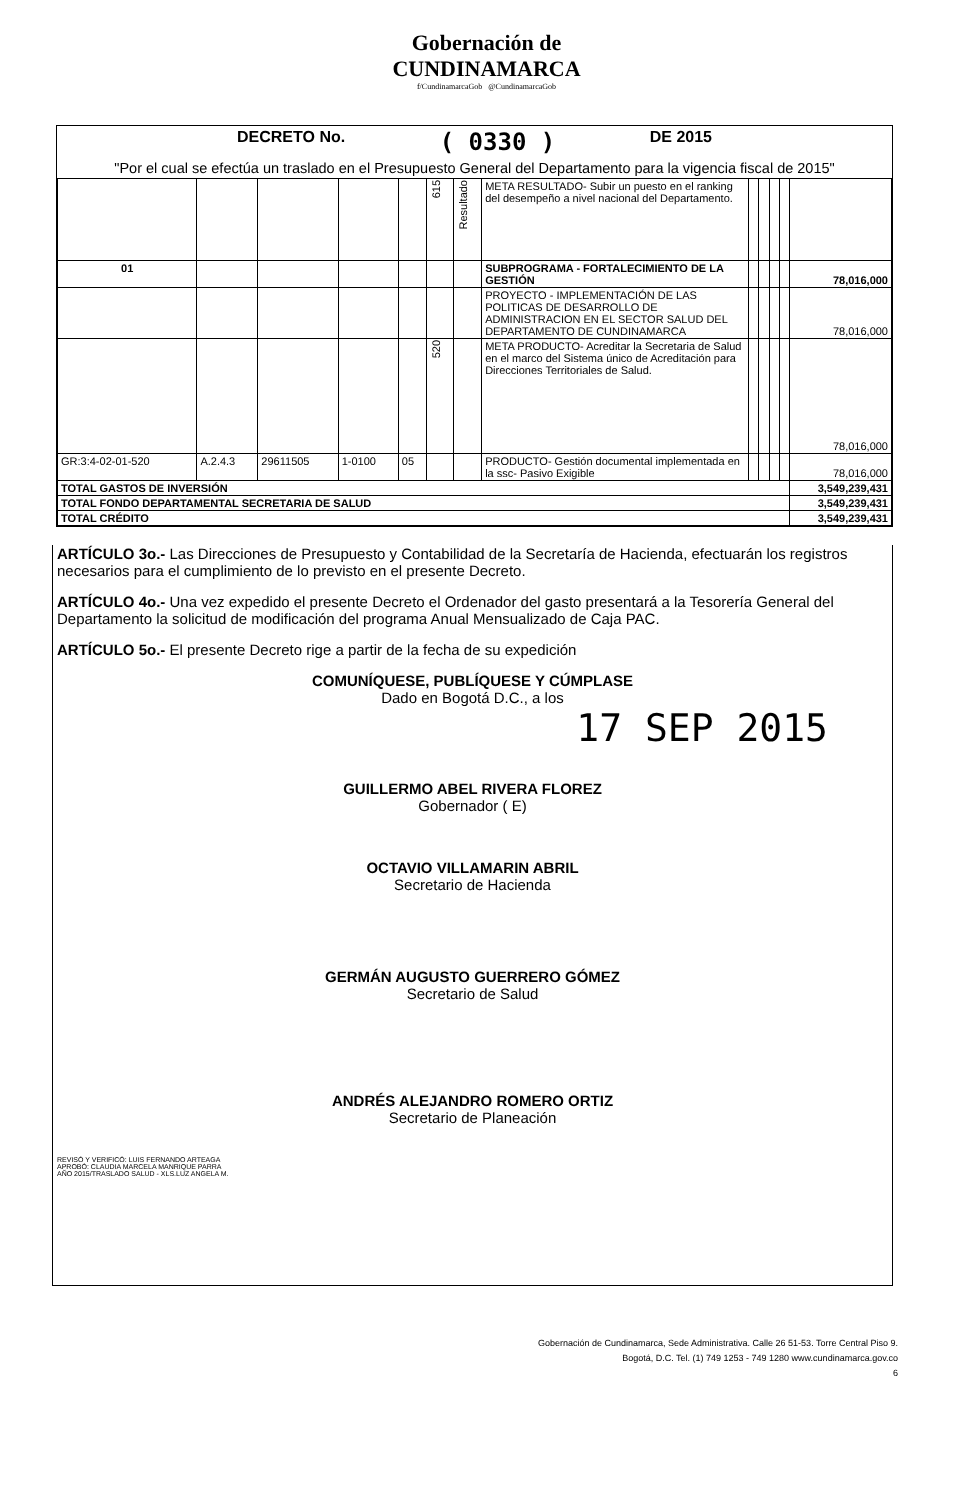Gobernación de
CUNDINAMARCA
f/CundinamarcaGob @CundinamarcaGob
DECRETO No. ( 0330 ) DE 2015
"Por el cual se efectúa un traslado en el Presupuesto General del Departamento para la vigencia fiscal de 2015"
| | | | | | 615 | Resultado | META RESULTADO- Subir un puesto en el ranking del desempeño a nivel nacional del Departamento. | | | | | |
| 01 | | | | | | | SUBPROGRAMA - FORTALECIMIENTO DE LA GESTIÓN | | | | | 78,016,000 |
| | | | | | | | PROYECTO - IMPLEMENTACIÓN DE LAS POLITICAS DE DESARROLLO DE ADMINISTRACION EN EL SECTOR SALUD DEL DEPARTAMENTO DE CUNDINAMARCA | | | | | 78,016,000 |
| | | | | | 520 | | META PRODUCTO- Acreditar la Secretaria de Salud en el marco del Sistema único de Acreditación para Direcciones Territoriales de Salud. | | | | | 78,016,000 |
| GR:3:4-02-01-520 | A.2.4.3 | 29611505 | 1-0100 | 05 | | | PRODUCTO- Gestión documental implementada en la ssc- Pasivo Exigible | | | | | 78,016,000 |
| TOTAL GASTOS DE INVERSIÓN | | | | | | | | | | | | 3,549,239,431 |
| TOTAL FONDO DEPARTAMENTAL SECRETARIA DE SALUD | | | | | | | | | | | | 3,549,239,431 |
| TOTAL CRÉDITO | | | | | | | | | | | | 3,549,239,431 |
ARTÍCULO 3o.- Las Direcciones de Presupuesto y Contabilidad de la Secretaría de Hacienda, efectuarán los registros necesarios para el cumplimiento de lo previsto en el presente Decreto.
ARTÍCULO 4o.- Una vez expedido el presente Decreto el Ordenador del gasto presentará a la Tesorería General del Departamento la solicitud de modificación del programa Anual Mensualizado de Caja PAC.
ARTÍCULO 5o.- El presente Decreto rige a partir de la fecha de su expedición
COMUNÍQUESE, PUBLÍQUESE Y CÚMPLASE
Dado en Bogotá D.C., a los
17 SEP 2015
GUILLERMO ABEL RIVERA FLOREZ
Gobernador ( E)
OCTAVIO VILLAMARIN ABRIL
Secretario de Hacienda
GERMÁN AUGUSTO GUERRERO GÓMEZ
Secretario de Salud
ANDRÉS ALEJANDRO ROMERO ORTIZ
Secretario de Planeación
REVISÓ Y VERIFICÓ: LUIS FERNANDO ARTEAGA
APROBÓ: CLAUDIA MARCELA MANRIQUE PARRA
AÑO 2015/TRASLADO SALUD - XLS.LUZ ANGELA M.
Gobernación de Cundinamarca, Sede Administrativa. Calle 26 51-53. Torre Central Piso 9.
Bogotá, D.C. Tel. (1) 749 1253 - 749 1280 www.cundinamarca.gov.co
6